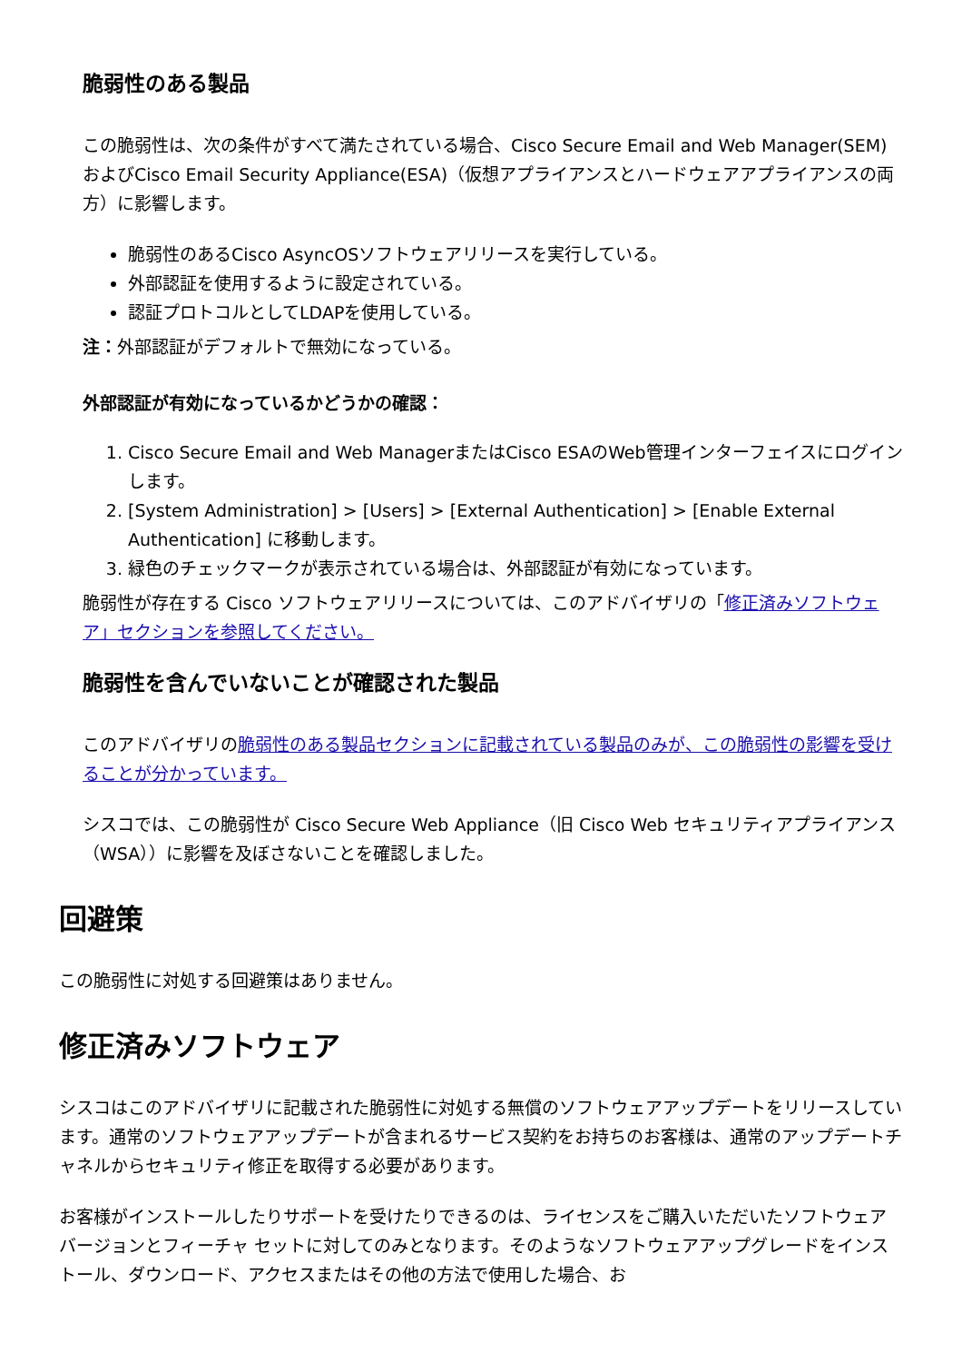脆弱性のある製品
この脆弱性は、次の条件がすべて満たされている場合、Cisco Secure Email and Web Manager(SEM)およびCisco Email Security Appliance(ESA)（仮想アプライアンスとハードウェアアプライアンスの両方）に影響します。
脆弱性のあるCisco AsyncOSソフトウェアリリースを実行している。
外部認証を使用するように設定されている。
認証プロトコルとしてLDAPを使用している。
注：外部認証がデフォルトで無効になっている。
外部認証が有効になっているかどうかの確認：
1. Cisco Secure Email and Web ManagerまたはCisco ESAのWeb管理インターフェイスにログインします。
2. [System Administration] > [Users] > [External Authentication] > [Enable External Authentication] に移動します。
3. 緑色のチェックマークが表示されている場合は、外部認証が有効になっています。
脆弱性が存在する Cisco ソフトウェアリリースについては、このアドバイザリの「修正済みソフトウェア」セクションを参照してください。
脆弱性を含んでいないことが確認された製品
このアドバイザリの脆弱性のある製品セクションに記載されている製品のみが、この脆弱性の影響を受けることが分かっています。
シスコでは、この脆弱性が Cisco Secure Web Appliance（旧 Cisco Web セキュリティアプライアンス（WSA））に影響を及ぼさないことを確認しました。
回避策
この脆弱性に対処する回避策はありません。
修正済みソフトウェア
シスコはこのアドバイザリに記載された脆弱性に対処する無償のソフトウェアアップデートをリリースしています。通常のソフトウェアアップデートが含まれるサービス契約をお持ちのお客様は、通常のアップデートチャネルからセキュリティ修正を取得する必要があります。
お客様がインストールしたりサポートを受けたりできるのは、ライセンスをご購入いただいたソフトウェア バージョンとフィーチャ セットに対してのみとなります。そのようなソフトウェアアップグレードをインストール、ダウンロード、アクセスまたはその他の方法で使用した場合、お